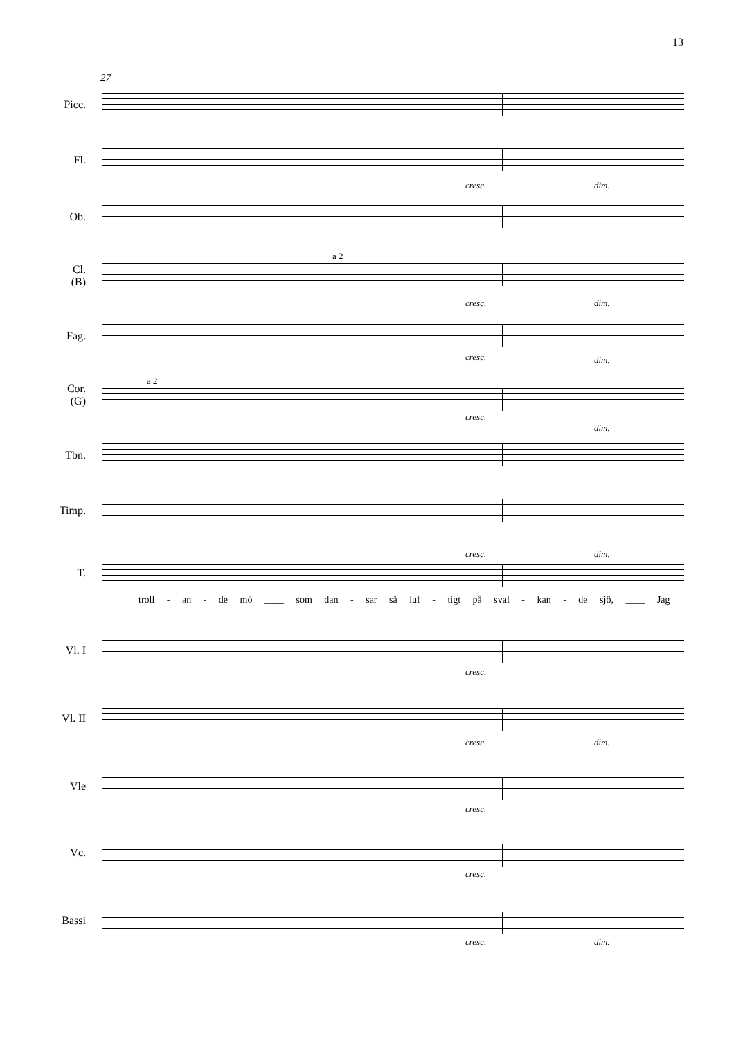13
27
Picc.
Fl.
cresc. dim.
Ob.
Cl.
(B)
a 2
cresc. dim.
Fag.
cresc. dim.
Cor.
(G)
a 2
cresc.
dim.
Tbn.
Timp.
T.
cresc. dim.
troll - an - de mö ____ som dan - sar så luf - tigt på sval - kan - de sjö, ____ Jag
Vl. I
cresc.
Vl. II
cresc. dim.
Vle
cresc.
Vc.
cresc.
Bassi
cresc. dim.